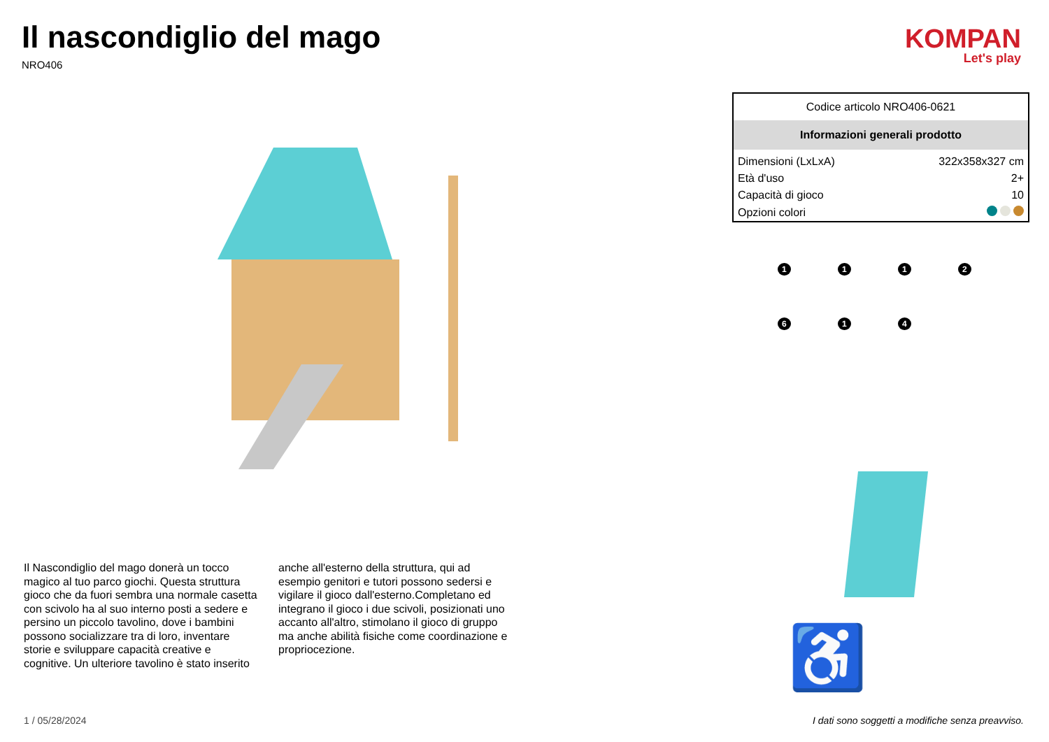Il nascondiglio del mago
NRO406
Il Nascondiglio del mago donerà un tocco magico al tuo parco giochi. Questa struttura gioco che da fuori sembra una normale casetta con scivolo ha al suo interno posti a sedere e persino un piccolo tavolino, dove i bambini possono socializzare tra di loro, inventare storie e sviluppare capacità creative e cognitive. Un ulteriore tavolino è stato inserito anche all'esterno della struttura, qui ad esempio genitori e tutori possono sedersi e vigilare il gioco dall'esterno.Completano ed integrano il gioco i due scivoli, posizionati uno accanto all'altro, stimolano il gioco di gruppo ma anche abilità fisiche come coordinazione e propriocezione.
KOMPAN
Let's play
| Codice articolo NRO406-0621 | |
| Informazioni generali prodotto | |
| Dimensioni (LxLxA) | 322x358x327 cm |
| Età d'uso | 2+ |
| Capacità di gioco | 10 |
| Opzioni colori | |
1
1
1
2
6
1
4
♿
1 / 05/28/2024
I dati sono soggetti a modifiche senza preavviso.